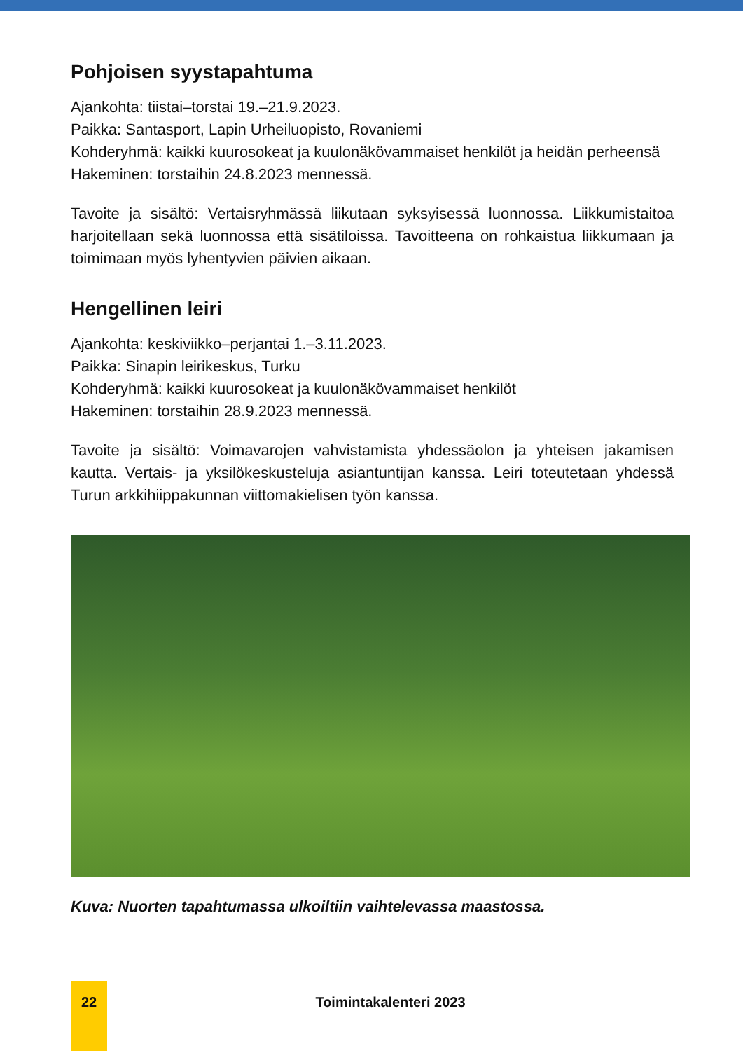Pohjoisen syystapahtuma
Ajankohta: tiistai–torstai 19.–21.9.2023.
Paikka: Santasport, Lapin Urheiluopisto, Rovaniemi
Kohderyhmä: kaikki kuurosokeat ja kuulonäkövammaiset henkilöt ja heidän perheensä
Hakeminen: torstaihin 24.8.2023 mennessä.
Tavoite ja sisältö: Vertaisryhmässä liikutaan syksyisessä luonnossa. Liikkumis­taitoa harjoitellaan sekä luonnossa että sisätiloissa. Tavoitteena on rohkaistua liikkumaan ja toimimaan myös lyhentyvien päivien aikaan.
Hengellinen leiri
Ajankohta: keskiviikko–perjantai 1.–3.11.2023.
Paikka: Sinapin leirikeskus, Turku
Kohderyhmä: kaikki kuurosokeat ja kuulonäkövammaiset henkilöt
Hakeminen: torstaihin 28.9.2023 mennessä.
Tavoite ja sisältö: Voimavarojen vahvistamista yhdessäolon ja yhteisen jaka­misen kautta. Vertais- ja yksilökeskusteluja asiantuntijan kanssa. Leiri toteute­taan yhdessä Turun arkkihiippakunnan viittomakielisen työn kanssa.
Kuva: Nuorten tapahtumassa ulkoiltiin vaihtelevassa maastossa.
22
Toimintakalenteri 2023